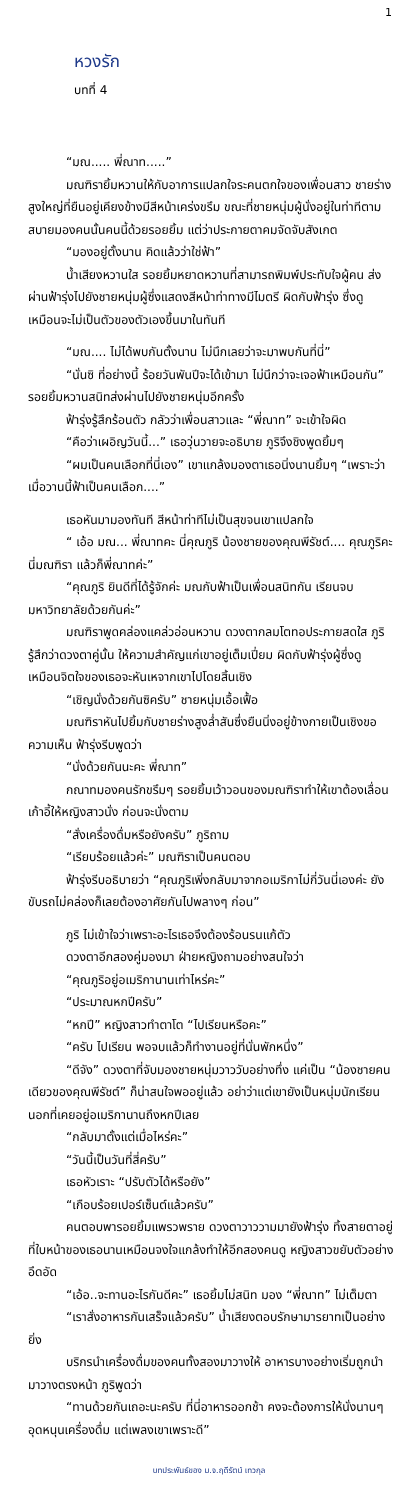1
หวงรัก
บทที่ 4
“มณ..... พี่ณาท.....”
มณฑิรายิ้มหวานให้กับอาการแปลกใจระคนตกใจของเพื่อนสาว ชายร่างสูงใหญ่ที่ยืนอยู่เคียงข้างมีสีหน้าเคร่งขรึม ขณะที่ชายหนุ่มผู้นั่งอยู่ในท่าทีตามสบายมองคนนั้นคนนี้ด้วยรอยยิ้ม แต่ว่าประกายตาคมจัดจับสังเกต
“มองอยู่ตั้งนาน คิดแล้วว่าใช่ฟ้า”
น้ำเสียงหวานใส รอยยิ้มหยาดหวานที่สามารถพิมพ์ประทับใจผู้คน ส่งผ่านฟ้ารุ่งไปยังชายหนุ่มผู้ซึ่งแสดงสีหน้าท่าทางมีไมตรี ผิดกับฟ้ารุ่ง ซึ่งดูเหมือนจะไม่เป็นตัวของตัวเองขึ้นมาในทันที
“มณ.... ไม่ได้พบกันตั้งนาน ไม่นึกเลยว่าจะมาพบกันที่นี่”
“นั่นซิ ที่อย่างนี้ ร้อยวันพันปีจะได้เข้ามา ไม่นึกว่าจะเจอฟ้าเหมือนกัน” รอยยิ้มหวานสนิทส่งผ่านไปยังชายหนุ่มอีกครั้ง
ฟ้ารุ่งรู้สึกร้อนตัว กลัวว่าเพื่อนสาวและ “พี่ณาท” จะเข้าใจผิด
“คือว่าเผอิญวันนี้...” เธอวุ่นวายจะอธิบาย ภูริจึงชิงพูดยิ้มๆ
“ผมเป็นคนเลือกที่นี่เอง” เขาแกล้งมองตาเธอนิ่งนานยิ้มๆ “เพราะว่าเมื่อวานนี้ฟ้าเป็นคนเลือก....”
เธอหันมามองทันที สีหน้าท่าทีไม่เป็นสุขจนเขาแปลกใจ
“ เอ้อ มณ... พี่ณาทคะ นี่คุณภูริ น้องชายของคุณพีรัชต์.... คุณภูริคะ นี่มณฑิรา แล้วก็พี่ณาทค่ะ”
“คุณภูริ ยินดีที่ได้รู้จักค่ะ มณกับฟ้าเป็นเพื่อนสนิทกัน เรียนจบมหาวิทยาลัยด้วยกันค่ะ”
มณฑิราพูดคล่องแคล่วอ่อนหวาน ดวงตากลมโตทอประกายสดใส ภูริรู้สึกว่าดวงตาคู่นั้น ให้ความสำคัญแก่เขาอยู่เต็มเปี่ยม ผิดกับฟ้ารุ่งผู้ซึ่งดูเหมือนจิตใจของเธอจะหันเหจากเขาไปโดยสิ้นเชิง
“เชิญนั่งด้วยกันซิครับ” ชายหนุ่มเอื้อเฟื้อ
มณฑิราหันไปยิ้มกับชายร่างสูงล่ำสันซึ่งยืนนิ่งอยู่ข้างกายเป็นเชิงขอความเห็น ฟ้ารุ่งรีบพูดว่า
“นั่งด้วยกันนะคะ พี่ณาท”
กณาทมองคนรักขรึมๆ รอยยิ้มเว้าวอนของมณฑิราทำให้เขาต้องเลื่อนเก้าอี้ให้หญิงสาวนั่ง ก่อนจะนั่งตาม
“สั่งเครื่องดื่มหรือยังครับ” ภูริถาม
“เรียบร้อยแล้วค่ะ” มณฑิราเป็นคนตอบ
ฟ้ารุ่งรีบอธิบายว่า “คุณภูริเพิ่งกลับมาจากอเมริกาไม่กี่วันนี่เองค่ะ ยังขับรถไม่คล่องก็เลยต้องอาศัยกันไปพลางๆ ก่อน”
ภูริ ไม่เข้าใจว่าเพราะอะไรเธอจึงต้องร้อนรนแก้ตัว
ดวงตาอีกสองคู่มองมา ฝ่ายหญิงถามอย่างสนใจว่า
“คุณภูริอยู่อเมริกานานเท่าไหร่คะ”
“ประมาณหกปีครับ”
“หกปี” หญิงสาวทำตาโต “ไปเรียนหรือคะ”
“ครับ ไปเรียน พอจบแล้วก็ทำงานอยู่ที่นั่นพักหนึ่ง”
“ดีจัง” ดวงตาที่จับมองชายหนุ่มวาววับอย่างทึ่ง แค่เป็น “น้องชายคนเดียวของคุณพีรัชต์” ก็น่าสนใจพออยู่แล้ว อย่าว่าแต่เขายังเป็นหนุ่มนักเรียนนอกที่เคยอยู่อเมริกานานถึงหกปีเลย
“กลับมาตั้งแต่เมื่อไหร่คะ”
“วันนี้เป็นวันที่สี่ครับ”
เธอหัวเราะ “ปรับตัวได้หรือยัง”
“เกือบร้อยเปอร์เซ็นต์แล้วครับ”
คนตอบพารอยยิ้มแพรวพราย ดวงตาวาววามมายังฟ้ารุ่ง ทิ้งสายตาอยู่ที่ใบหน้าของเธอนานเหมือนจงใจแกล้งทำให้อีกสองคนดู หญิงสาวขยับตัวอย่างอึดอัด
“เอ้อ..จะทานอะไรกันดีคะ” เธอยิ้มไม่สนิท มอง “พี่ณาท” ไม่เต็มตา
“เราสั่งอาหารกันเสร็จแล้วครับ” น้ำเสียงตอบรักษามารยาทเป็นอย่างยิ่ง
บริกรนำเครื่องดื่มของคนทั้งสองมาวางให้ อาหารบางอย่างเริ่มถูกนำมาวางตรงหน้า ภูริพูดว่า
“ทานด้วยกันเถอะนะครับ ที่นี่อาหารออกช้า คงจะต้องการให้นั่งนานๆ อุดหนุนเครื่องดื่ม แต่เพลงเขาเพราะดี”
บทประพันธ์ของ ม.จ.ฤดีรัตน์ เทวกุล